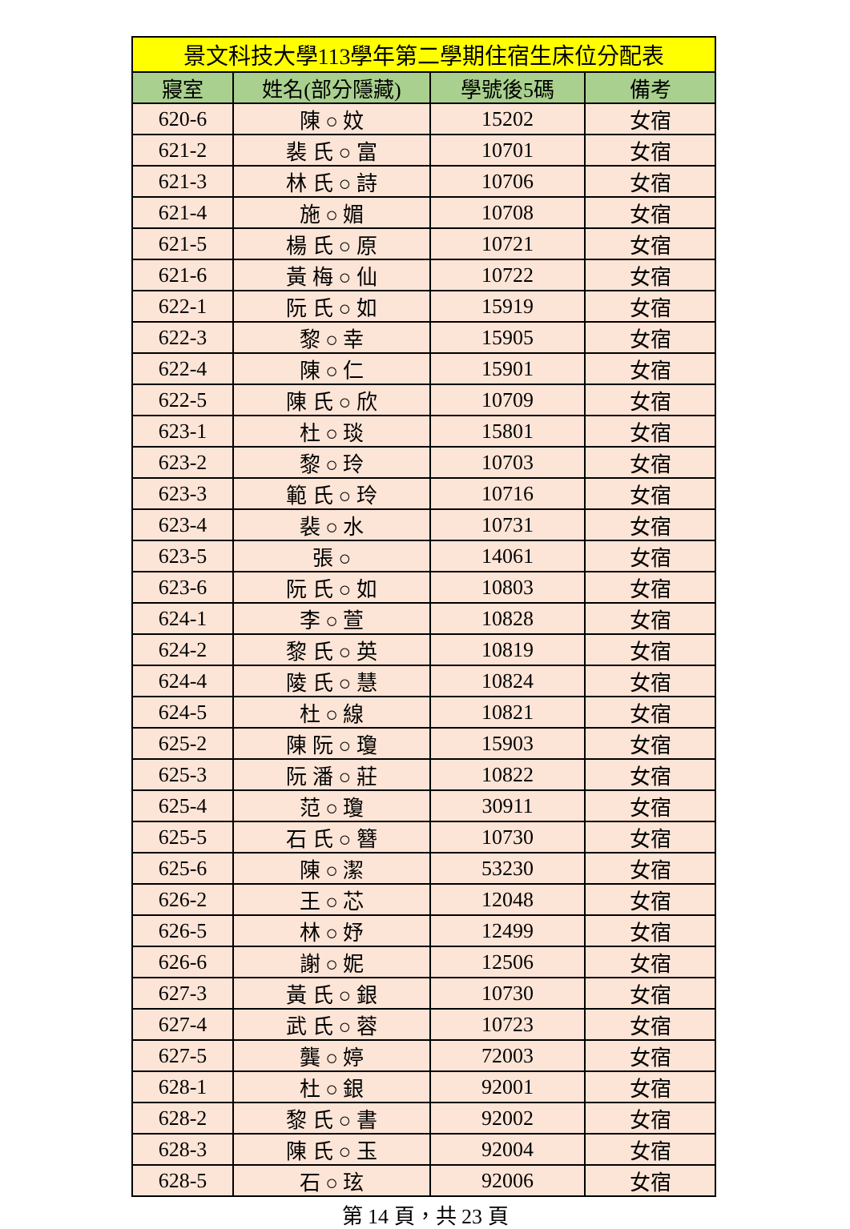| 景文科技大學113學年第二學期住宿生床位分配表 | | | |
| --- | --- | --- | --- |
| 寢室 | 姓名(部分隱藏) | 學號後5碼 | 備考 |
| 620-6 | 陳 ○ 妏 | 15202 | 女宿 |
| 621-2 | 裴 氏 ○ 富 | 10701 | 女宿 |
| 621-3 | 林 氏 ○ 詩 | 10706 | 女宿 |
| 621-4 | 施 ○ 媚 | 10708 | 女宿 |
| 621-5 | 楊 氏 ○ 原 | 10721 | 女宿 |
| 621-6 | 黃 梅 ○ 仙 | 10722 | 女宿 |
| 622-1 | 阮 氏 ○ 如 | 15919 | 女宿 |
| 622-3 | 黎 ○ 幸 | 15905 | 女宿 |
| 622-4 | 陳 ○ 仁 | 15901 | 女宿 |
| 622-5 | 陳 氏 ○ 欣 | 10709 | 女宿 |
| 623-1 | 杜 ○ 琰 | 15801 | 女宿 |
| 623-2 | 黎 ○ 玲 | 10703 | 女宿 |
| 623-3 | 範 氏 ○ 玲 | 10716 | 女宿 |
| 623-4 | 裴 ○ 水 | 10731 | 女宿 |
| 623-5 | 張 ○ | 14061 | 女宿 |
| 623-6 | 阮 氏 ○ 如 | 10803 | 女宿 |
| 624-1 | 李 ○ 萱 | 10828 | 女宿 |
| 624-2 | 黎 氏 ○ 英 | 10819 | 女宿 |
| 624-4 | 陵 氏 ○ 慧 | 10824 | 女宿 |
| 624-5 | 杜 ○ 線 | 10821 | 女宿 |
| 625-2 | 陳 阮 ○ 瓊 | 15903 | 女宿 |
| 625-3 | 阮 潘 ○ 莊 | 10822 | 女宿 |
| 625-4 | 范 ○ 瓊 | 30911 | 女宿 |
| 625-5 | 石 氏 ○ 簪 | 10730 | 女宿 |
| 625-6 | 陳 ○ 潔 | 53230 | 女宿 |
| 626-2 | 王 ○ 芯 | 12048 | 女宿 |
| 626-5 | 林 ○ 妤 | 12499 | 女宿 |
| 626-6 | 謝 ○ 妮 | 12506 | 女宿 |
| 627-3 | 黃 氏 ○ 銀 | 10730 | 女宿 |
| 627-4 | 武 氏 ○ 蓉 | 10723 | 女宿 |
| 627-5 | 龔 ○ 婷 | 72003 | 女宿 |
| 628-1 | 杜 ○ 銀 | 92001 | 女宿 |
| 628-2 | 黎 氏 ○ 書 | 92002 | 女宿 |
| 628-3 | 陳 氏 ○ 玉 | 92004 | 女宿 |
| 628-5 | 石 ○ 玹 | 92006 | 女宿 |
第 14 頁，共 23 頁